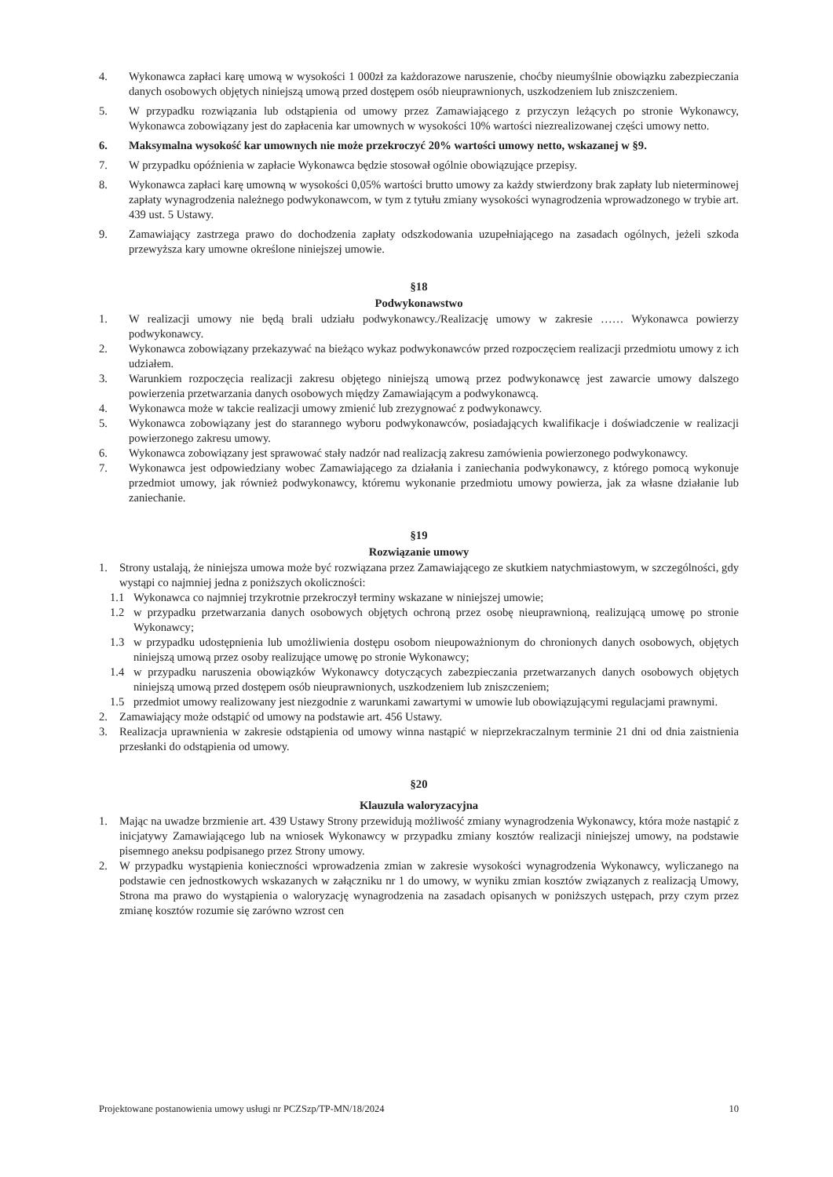4. Wykonawca zapłaci karę umową w wysokości 1 000zł za każdorazowe naruszenie, choćby nieumyślnie obowiązku zabezpieczania danych osobowych objętych niniejszą umową przed dostępem osób nieuprawnionych, uszkodzeniem lub zniszczeniem.
5. W przypadku rozwiązania lub odstąpienia od umowy przez Zamawiającego z przyczyn leżących po stronie Wykonawcy, Wykonawca zobowiązany jest do zapłacenia kar umownych w wysokości 10% wartości niezrealizowanej części umowy netto.
6. Maksymalna wysokość kar umownych nie może przekroczyć 20% wartości umowy netto, wskazanej w §9.
7. W przypadku opóźnienia w zapłacie Wykonawca będzie stosował ogólnie obowiązujące przepisy.
8. Wykonawca zapłaci karę umowną w wysokości 0,05% wartości brutto umowy za każdy stwierdzony brak zapłaty lub nieterminowej zapłaty wynagrodzenia należnego podwykonawcom, w tym z tytułu zmiany wysokości wynagrodzenia wprowadzonego w trybie art. 439 ust. 5 Ustawy.
9. Zamawiający zastrzega prawo do dochodzenia zapłaty odszkodowania uzupełniającego na zasadach ogólnych, jeżeli szkoda przewyższa kary umowne określone niniejszej umowie.
§18
Podwykonawstwo
1. W realizacji umowy nie będą brali udziału podwykonawcy./Realizację umowy w zakresie …… Wykonawca powierzy podwykonawcy.
2. Wykonawca zobowiązany przekazywać na bieżąco wykaz podwykonawców przed rozpoczęciem realizacji przedmiotu umowy z ich udziałem.
3. Warunkiem rozpoczęcia realizacji zakresu objętego niniejszą umową przez podwykonawcę jest zawarcie umowy dalszego powierzenia przetwarzania danych osobowych między Zamawiającym a podwykonawcą.
4. Wykonawca może w takcie realizacji umowy zmienić lub zrezygnować z podwykonawcy.
5. Wykonawca zobowiązany jest do starannego wyboru podwykonawców, posiadających kwalifikacje i doświadczenie w realizacji powierzonego zakresu umowy.
6. Wykonawca zobowiązany jest sprawować stały nadzór nad realizacją zakresu zamówienia powierzonego podwykonawcy.
7. Wykonawca jest odpowiedziany wobec Zamawiającego za działania i zaniechania podwykonawcy, z którego pomocą wykonuje przedmiot umowy, jak również podwykonawcy, któremu wykonanie przedmiotu umowy powierza, jak za własne działanie lub zaniechanie.
§19
Rozwiązanie umowy
1. Strony ustalają, że niniejsza umowa może być rozwiązana przez Zamawiającego ze skutkiem natychmiastowym, w szczególności, gdy wystąpi co najmniej jedna z poniższych okoliczności:
1.1 Wykonawca co najmniej trzykrotnie przekroczył terminy wskazane w niniejszej umowie;
1.2 w przypadku przetwarzania danych osobowych objętych ochroną przez osobę nieuprawnioną, realizującą umowę po stronie Wykonawcy;
1.3 w przypadku udostępnienia lub umożliwienia dostępu osobom nieupoważnionym do chronionych danych osobowych, objętych niniejszą umową przez osoby realizujące umowę po stronie Wykonawcy;
1.4 w przypadku naruszenia obowiązków Wykonawcy dotyczących zabezpieczania przetwarzanych danych osobowych objętych niniejszą umową przed dostępem osób nieuprawnionych, uszkodzeniem lub zniszczeniem;
1.5 przedmiot umowy realizowany jest niezgodnie z warunkami zawartymi w umowie lub obowiązującymi regulacjami prawnymi.
2. Zamawiający może odstąpić od umowy na podstawie art. 456 Ustawy.
3. Realizacja uprawnienia w zakresie odstąpienia od umowy winna nastąpić w nieprzekraczalnym terminie 21 dni od dnia zaistnienia przesłanki do odstąpienia od umowy.
§20
Klauzula waloryzacyjna
1. Mając na uwadze brzmienie art. 439 Ustawy Strony przewidują możliwość zmiany wynagrodzenia Wykonawcy, która może nastąpić z inicjatywy Zamawiającego lub na wniosek Wykonawcy w przypadku zmiany kosztów realizacji niniejszej umowy, na podstawie pisemnego aneksu podpisanego przez Strony umowy.
2. W przypadku wystąpienia konieczności wprowadzenia zmian w zakresie wysokości wynagrodzenia Wykonawcy, wyliczanego na podstawie cen jednostkowych wskazanych w załączniku nr 1 do umowy, w wyniku zmian kosztów związanych z realizacją Umowy, Strona ma prawo do wystąpienia o waloryzację wynagrodzenia na zasadach opisanych w poniższych ustępach, przy czym przez zmianę kosztów rozumie się zarówno wzrost cen
Projektowane postanowienia umowy usługi nr PCZSzp/TP-MN/18/2024 10